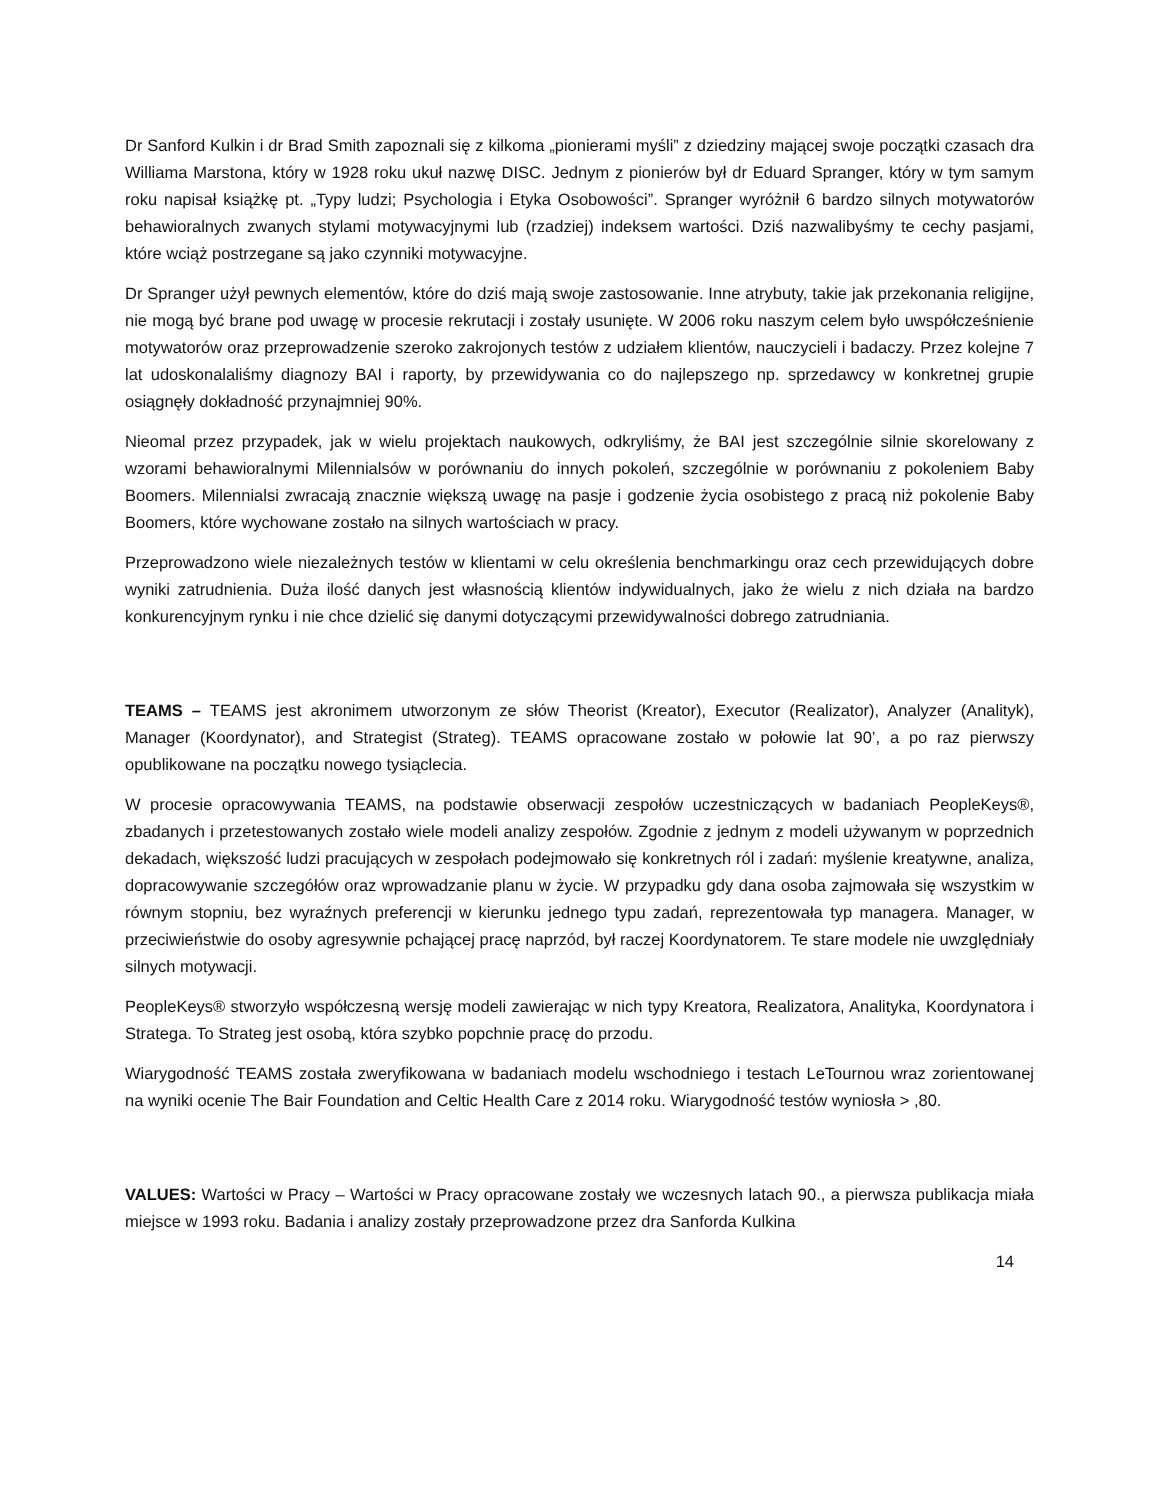Dr Sanford Kulkin i dr Brad Smith zapoznali się z kilkoma „pionierami myśli” z dziedziny mającej swoje początki czasach dra Williama Marstona, który w 1928 roku ukuł nazwę DISC. Jednym z pionierów był dr Eduard Spranger, który w tym samym roku napisał książkę pt. „Typy ludzi; Psychologia i Etyka Osobowości”. Spranger wyróżnił 6 bardzo silnych motywatorów behawioralnych zwanych stylami motywacyjnymi lub (rzadziej) indeksem wartości. Dziś nazwalibyśmy te cechy pasjami, które wciąż postrzegane są jako czynniki motywacyjne.
Dr Spranger użył pewnych elementów, które do dziś mają swoje zastosowanie. Inne atrybuty, takie jak przekonania religijne, nie mogą być brane pod uwagę w procesie rekrutacji i zostały usunięte. W 2006 roku naszym celem było uwspółcześnienie motywatorów oraz przeprowadzenie szeroko zakrojonych testów z udziałem klientów, nauczycieli i badaczy. Przez kolejne 7 lat udoskonalaliśmy diagnozy BAI i raporty, by przewidywania co do najlepszego np. sprzedawcy w konkretnej grupie osiągnęły dokładność przynajmniej 90%.
Nieomal przez przypadek, jak w wielu projektach naukowych, odkryliśmy, że BAI jest szczególnie silnie skorelowany z wzorami behawioralnymi Milennialsów w porównaniu do innych pokoleń, szczególnie w porównaniu z pokoleniem Baby Boomers. Milennialsi zwracają znacznie większą uwagę na pasje i godzenie życia osobistego z pracą niż pokolenie Baby Boomers, które wychowane zostało na silnych wartościach w pracy.
Przeprowadzono wiele niezależnych testów w klientami w celu określenia benchmarkingu oraz cech przewidujących dobre wyniki zatrudnienia. Duża ilość danych jest własnością klientów indywidualnych, jako że wielu z nich działa na bardzo konkurencyjnym rynku i nie chce dzielić się danymi dotyczącymi przewidywalności dobrego zatrudniania.
TEAMS – TEAMS jest akronimem utworzonym ze słów Theorist (Kreator), Executor (Realizator), Analyzer (Analityk), Manager (Koordynator), and Strategist (Strateg). TEAMS opracowane zostało w połowie lat 90’, a po raz pierwszy opublikowane na początku nowego tysiąclecia.
W procesie opracowywania TEAMS, na podstawie obserwacji zespołów uczestniczących w badaniach PeopleKeys®, zbadanych i przetestowanych zostało wiele modeli analizy zespołów. Zgodnie z jednym z modeli używanym w poprzednich dekadach, większość ludzi pracujących w zespołach podejmowało się konkretnych ról i zadań: myślenie kreatywne, analiza, dopracowywanie szczegółów oraz wprowadzanie planu w życie. W przypadku gdy dana osoba zajmowała się wszystkim w równym stopniu, bez wyraźnych preferencji w kierunku jednego typu zadań, reprezentowała typ managera. Manager, w przeciwieństwie do osoby agresywnie pchającej pracę naprzód, był raczej Koordynatorem. Te stare modele nie uwzględniały silnych motywacji.
PeopleKeys® stworzyło współczesną wersję modeli zawierając w nich typy Kreatora, Realizatora, Analityka, Koordynatora i Stratega. To Strateg jest osobą, która szybko popchnie pracę do przodu.
Wiarygodność TEAMS została zweryfikowana w badaniach modelu wschodniego i testach LeTournou wraz zorientowanej na wyniki ocenie The Bair Foundation and Celtic Health Care z 2014 roku. Wiarygodność testów wyniosła > ,80.
VALUES: Wartości w Pracy – Wartości w Pracy opracowane zostały we wczesnych latach 90., a pierwsza publikacja miała miejsce w 1993 roku. Badania i analizy zostały przeprowadzone przez dra Sanforda Kulkina
14